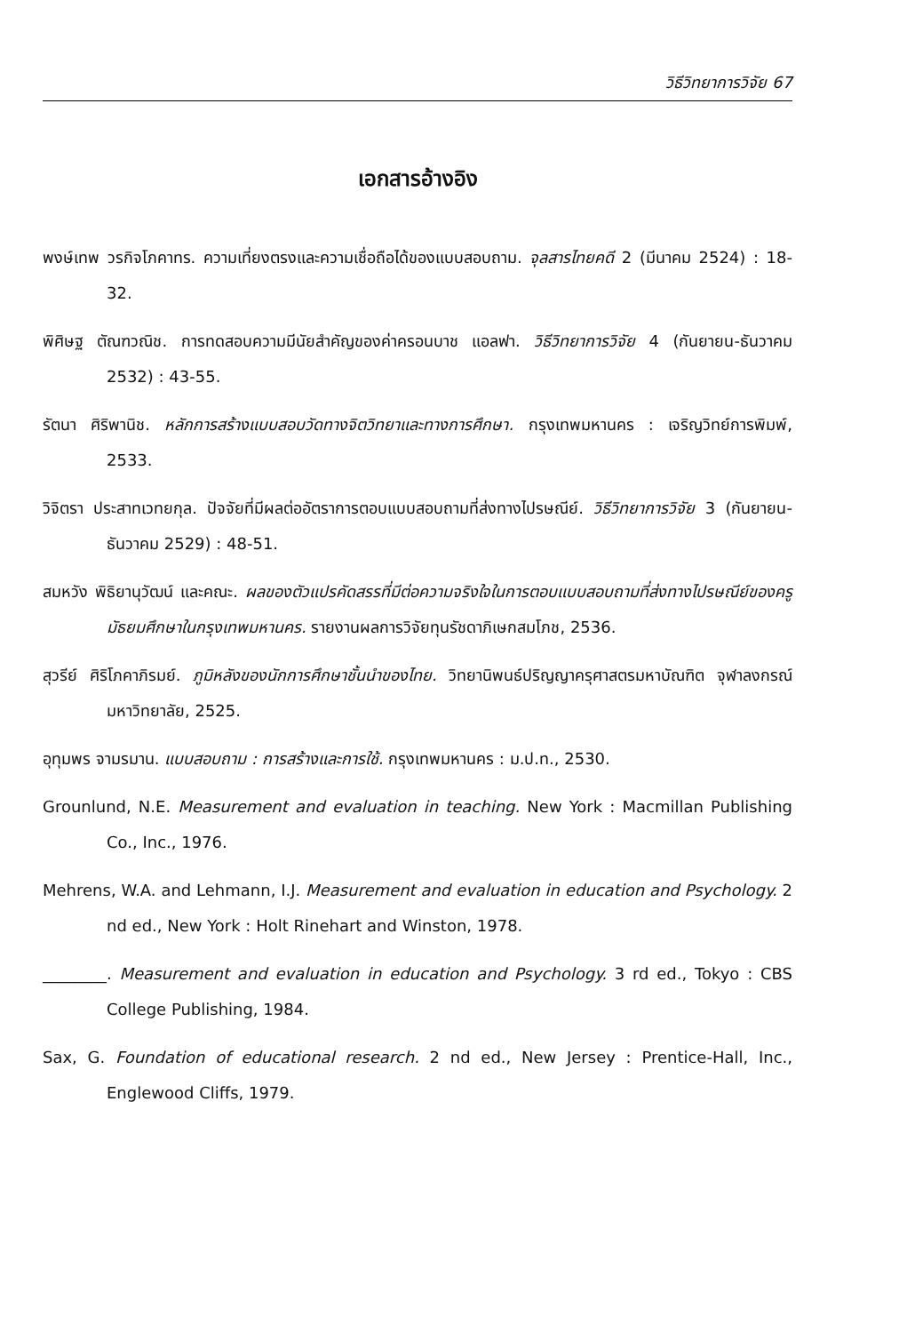วิธีวิทยาการวิจัย 67
เอกสารอ้างอิง
พงษ์เทพ วรกิจโภคาทร. ความเที่ยงตรงและความเชื่อถือได้ของแบบสอบถาม. จุลสารไทยคดี 2 (มีนาคม 2524) : 18-32.
พิศิษฐ ตัณฑวณิช. การทดสอบความมีนัยสำคัญของค่าครอนบาช แอลฟา. วิธีวิทยาการวิจัย 4 (กันยายน-ธันวาคม 2532) : 43-55.
รัตนา ศิริพานิช. หลักการสร้างแบบสอบวัดทางจิตวิทยาและทางการศึกษา. กรุงเทพมหานคร : เจริญวิทย์การพิมพ์, 2533.
วิจิตรา ประสาทเวทยกุล. ปัจจัยที่มีผลต่ออัตราการตอบแบบสอบถามที่ส่งทางไปรษณีย์. วิธีวิทยาการวิจัย 3 (กันยายน-ธันวาคม 2529) : 48-51.
สมหวัง พิธิยานุวัฒน์ และคณะ. ผลของตัวแปรคัดสรรที่มีต่อความจริงใจในการตอบแบบสอบถามที่ส่งทางไปรษณีย์ของครูมัธยมศึกษาในกรุงเทพมหานคร. รายงานผลการวิจัยทุนรัชดาภิเษกสมโภช, 2536.
สุวรีย์ ศิริโภคาภิรมย์. ภูมิหลังของนักการศึกษาชั้นนำของไทย. วิทยานิพนธ์ปริญญาครุศาสตรมหาบัณฑิต จุฬาลงกรณ์มหาวิทยาลัย, 2525.
อุทุมพร จามรมาน. แบบสอบถาม : การสร้างและการใช้. กรุงเทพมหานคร : ม.ป.ท., 2530.
Grounlund, N.E. Measurement and evaluation in teaching. New York : Macmillan Publishing Co., Inc., 1976.
Mehrens, W.A. and Lehmann, I.J. Measurement and evaluation in education and Psychology. 2 nd ed., New York : Holt Rinehart and Winston, 1978.
________. Measurement and evaluation in education and Psychology. 3 rd ed., Tokyo : CBS College Publishing, 1984.
Sax, G. Foundation of educational research. 2 nd ed., New Jersey : Prentice-Hall, Inc., Englewood Cliffs, 1979.